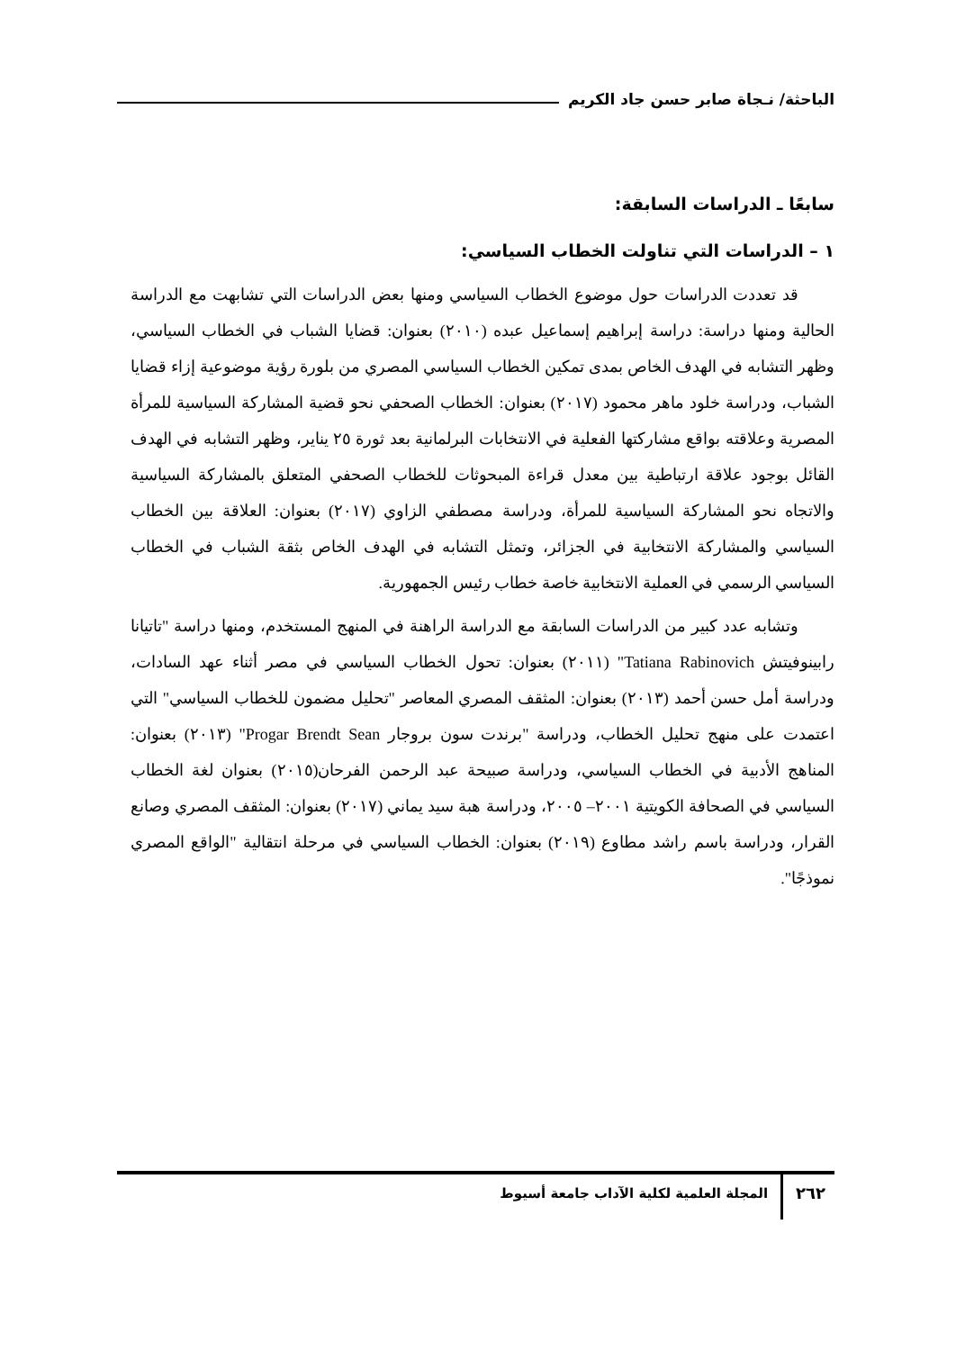الباحثة/ نـجاة صابر حسن جاد الكريم
سابعًا ـ الدراسات السابقة:
١ – الدراسات التي تناولت الخطاب السياسي:
قد تعددت الدراسات حول موضوع الخطاب السياسي ومنها بعض الدراسات التي تشابهت مع الدراسة الحالية ومنها دراسة: دراسة إبراهيم إسماعيل عبده (٢٠١٠) بعنوان: قضايا الشباب في الخطاب السياسي، وظهر التشابه في الهدف الخاص بمدى تمكين الخطاب السياسي المصري من بلورة رؤية موضوعية إزاء قضايا الشباب، ودراسة خلود ماهر محمود (٢٠١٧) بعنوان: الخطاب الصحفي نحو قضية المشاركة السياسية للمرأة المصرية وعلاقته بواقع مشاركتها الفعلية في الانتخابات البرلمانية بعد ثورة ٢٥ يناير، وظهر التشابه في الهدف القائل بوجود علاقة ارتباطية بين معدل قراءة المبحوثات للخطاب الصحفي المتعلق بالمشاركة السياسية والاتجاه نحو المشاركة السياسية للمرأة، ودراسة مصطفي الزاوي (٢٠١٧) بعنوان: العلاقة بين الخطاب السياسي والمشاركة الانتخابية في الجزائر، وتمثل التشابه في الهدف الخاص بثقة الشباب في الخطاب السياسي الرسمي في العملية الانتخابية خاصة خطاب رئيس الجمهورية.
وتشابه عدد كبير من الدراسات السابقة مع الدراسة الراهنة في المنهج المستخدم، ومنها دراسة "تاتيانا رابينوفيتش Tatiana Rabinovich" (٢٠١١) بعنوان: تحول الخطاب السياسي في مصر أثناء عهد السادات، ودراسة أمل حسن أحمد (٢٠١٣) بعنوان: المثقف المصري المعاصر "تحليل مضمون للخطاب السياسي" التي اعتمدت على منهج تحليل الخطاب، ودراسة "برندت سون بروجار Progar Brendt Sean" (٢٠١٣) بعنوان: المناهج الأدبية في الخطاب السياسي، ودراسة صبيحة عبد الرحمن الفرحان(٢٠١٥) بعنوان لغة الخطاب السياسي في الصحافة الكويتية ٢٠٠١– ٢٠٠٥، ودراسة هبة سيد يماني (٢٠١٧) بعنوان: المثقف المصري وصانع القرار، ودراسة باسم راشد مطاوع (٢٠١٩) بعنوان: الخطاب السياسي في مرحلة انتقالية "الواقع المصري نموذجًا".
٢٦٢ المجلة العلمية لكلية الآداب جامعة أسيوط